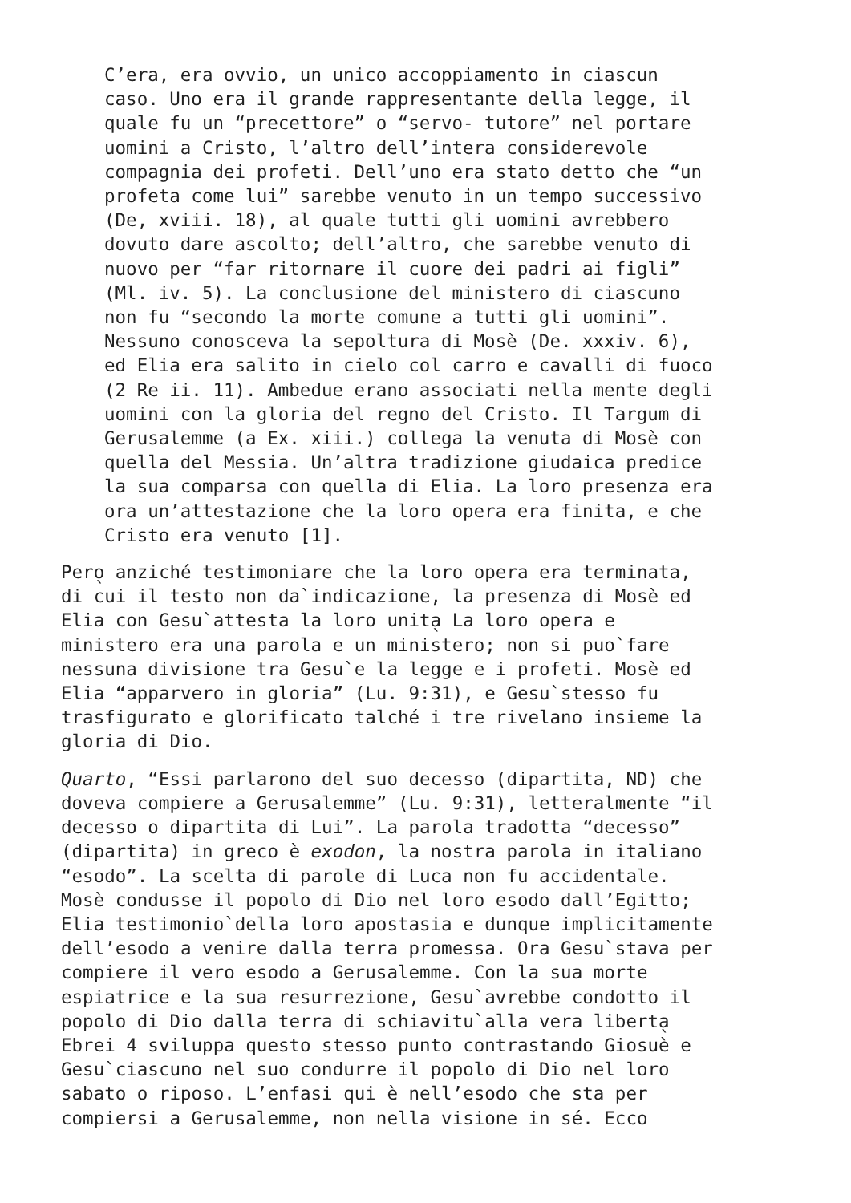C’era, era ovvio, un unico accoppiamento in ciascun caso. Uno era il grande rappresentante della legge, il quale fu un “precettore” o “servo- tutore” nel portare uomini a Cristo, l’altro dell’intera considerevole compagnia dei profeti. Dell’uno era stato detto che “un profeta come lui” sarebbe venuto in un tempo successivo (De, xviii. 18), al quale tutti gli uomini avrebbero dovuto dare ascolto; dell’altro, che sarebbe venuto di nuovo per “far ritornare il cuore dei padri ai figli” (Ml. iv. 5). La conclusione del ministero di ciascuno non fu “secondo la morte comune a tutti gli uomini”. Nessuno conosceva la sepoltura di Mosè (De. xxxiv. 6), ed Elia era salito in cielo col carro e cavalli di fuoco (2 Re ii. 11). Ambedue erano associati nella mente degli uomini con la gloria del regno del Cristo. Il Targum di Gerusalemme (a Ex. xiii.) collega la venuta di Mosè con quella del Messia. Un’altra tradizione giudaica predice la sua comparsa con quella di Elia. La loro presenza era ora un’attestazione che la loro opera era finita, e che Cristo era venuto [1].
Pero̖ anziché testimoniare che la loro opera era terminata, di cui il testo non da`indicazione, la presenza di Mosè ed Elia con Gesu`attesta la loro unita̖ La loro opera e ministero era una parola e un ministero; non si puo`fare nessuna divisione tra Gesu`e la legge e i profeti. Mosè ed Elia “apparvero in gloria” (Lu. 9:31), e Gesu`stesso fu trasfigurato e glorificato talché i tre rivelano insieme la gloria di Dio.
Quarto, “Essi parlarono del suo decesso (dipartita, ND) che doveva compiere a Gerusalemme” (Lu. 9:31), letteralmente “il decesso o dipartita di Lui”. La parola tradotta “decesso” (dipartita) in greco è exodon, la nostra parola in italiano “esodo”. La scelta di parole di Luca non fu accidentale. Mosè condusse il popolo di Dio nel loro esodo dall’Egitto; Elia testimonio`della loro apostasia e dunque implicitamente dell’esodo a venire dalla terra promessa. Ora Gesu`stava per compiere il vero esodo a Gerusalemme. Con la sua morte espiatrice e la sua resurrezione, Gesu`avrebbe condotto il popolo di Dio dalla terra di schiavitu`alla vera liberta̖ Ebrei 4 sviluppa questo stesso punto contrastando Giosuè e Gesu`ciascuno nel suo condurre il popolo di Dio nel loro sabato o riposo. L’enfasi qui è nell’esodo che sta per compiersi a Gerusalemme, non nella visione in sé. Ecco